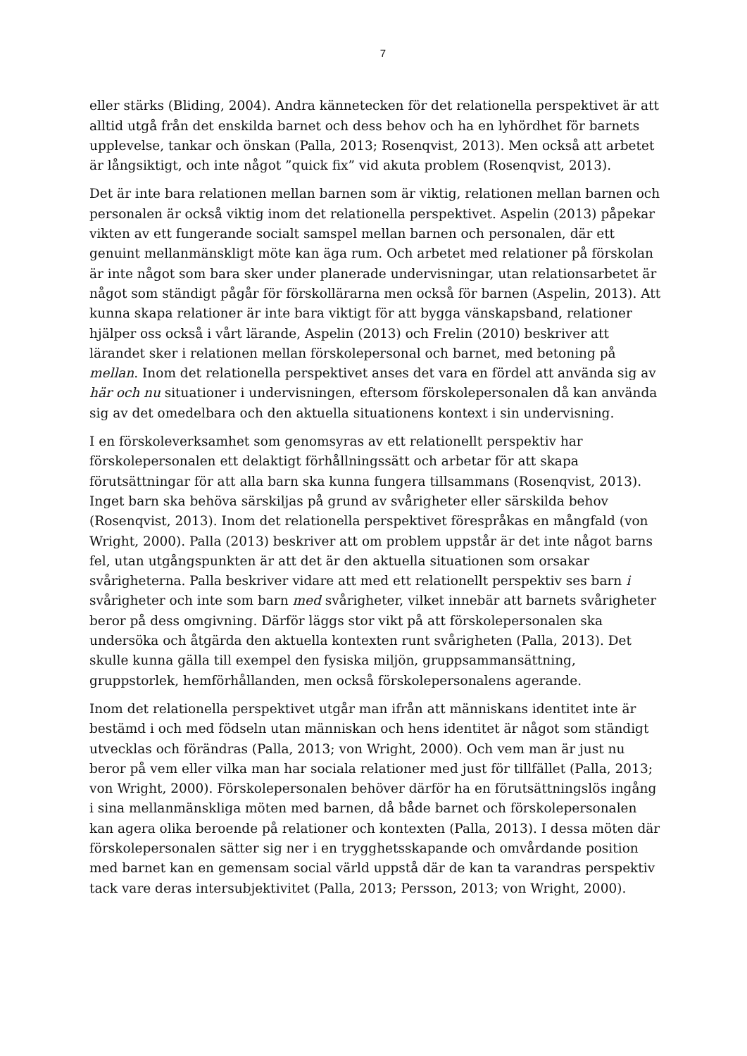7
eller stärks (Bliding, 2004). Andra kännetecken för det relationella perspektivet är att alltid utgå från det enskilda barnet och dess behov och ha en lyhördhet för barnets upplevelse, tankar och önskan (Palla, 2013; Rosenqvist, 2013). Men också att arbetet är långsiktigt, och inte något ”quick fix” vid akuta problem (Rosenqvist, 2013).
Det är inte bara relationen mellan barnen som är viktig, relationen mellan barnen och personalen är också viktig inom det relationella perspektivet. Aspelin (2013) påpekar vikten av ett fungerande socialt samspel mellan barnen och personalen, där ett genuint mellanmänskligt möte kan äga rum. Och arbetet med relationer på förskolan är inte något som bara sker under planerade undervisningar, utan relationsarbetet är något som ständigt pågår för förskollärarna men också för barnen (Aspelin, 2013). Att kunna skapa relationer är inte bara viktigt för att bygga vänskapsband, relationer hjälper oss också i vårt lärande, Aspelin (2013) och Frelin (2010) beskriver att lärandet sker i relationen mellan förskolepersonal och barnet, med betoning på mellan. Inom det relationella perspektivet anses det vara en fördel att använda sig av här och nu situationer i undervisningen, eftersom förskolepersonalen då kan använda sig av det omedelbara och den aktuella situationens kontext i sin undervisning.
I en förskoleverksamhet som genomsyras av ett relationellt perspektiv har förskolepersonalen ett delaktigt förhållningssätt och arbetar för att skapa förutsättningar för att alla barn ska kunna fungera tillsammans (Rosenqvist, 2013). Inget barn ska behöva särskiljas på grund av svårigheter eller särskilda behov (Rosenqvist, 2013). Inom det relationella perspektivet förespråkas en mångfald (von Wright, 2000). Palla (2013) beskriver att om problem uppstår är det inte något barns fel, utan utgångspunkten är att det är den aktuella situationen som orsakar svårigheterna. Palla beskriver vidare att med ett relationellt perspektiv ses barn i svårigheter och inte som barn med svårigheter, vilket innebär att barnets svårigheter beror på dess omgivning. Därför läggs stor vikt på att förskolepersonalen ska undersöka och åtgärda den aktuella kontexten runt svårigheten (Palla, 2013). Det skulle kunna gälla till exempel den fysiska miljön, gruppsammansättning, gruppstorlek, hemförhållanden, men också förskolepersonalens agerande.
Inom det relationella perspektivet utgår man ifrån att människans identitet inte är bestämd i och med födseln utan människan och hens identitet är något som ständigt utvecklas och förändras (Palla, 2013; von Wright, 2000). Och vem man är just nu beror på vem eller vilka man har sociala relationer med just för tillfället (Palla, 2013; von Wright, 2000). Förskolepersonalen behöver därför ha en förutsättningslös ingång i sina mellanmänskliga möten med barnen, då både barnet och förskolepersonalen kan agera olika beroende på relationer och kontexten (Palla, 2013). I dessa möten där förskolepersonalen sätter sig ner i en trygghetsskapande och omvårdande position med barnet kan en gemensam social värld uppstå där de kan ta varandras perspektiv tack vare deras intersubjektivitet (Palla, 2013; Persson, 2013; von Wright, 2000).